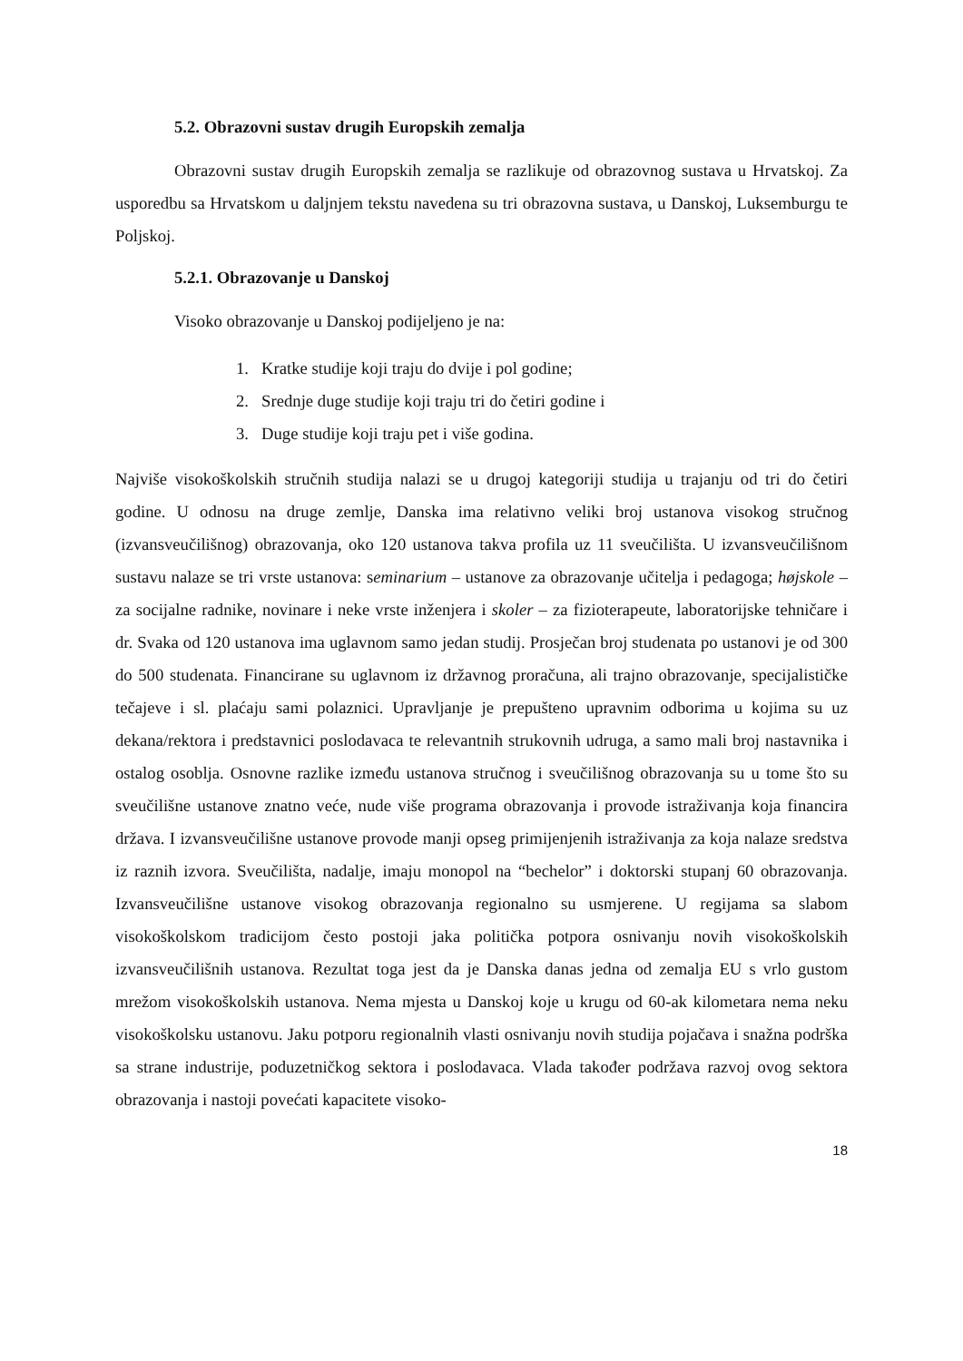5.2. Obrazovni sustav drugih Europskih zemalja
Obrazovni sustav drugih Europskih zemalja se razlikuje od obrazovnog sustava u Hrvatskoj. Za usporedbu sa Hrvatskom u daljnjem tekstu navedena su tri obrazovna sustava, u Danskoj, Luksemburgu te Poljskoj.
5.2.1. Obrazovanje u Danskoj
Visoko obrazovanje u Danskoj podijeljeno je na:
1. Kratke studije koji traju do dvije i pol godine;
2. Srednje duge studije koji traju tri do četiri godine i
3. Duge studije koji traju pet i više godina.
Najviše visokoškolskih stručnih studija nalazi se u drugoj kategoriji studija u trajanju od tri do četiri godine. U odnosu na druge zemlje, Danska ima relativno veliki broj ustanova visokog stručnog (izvansveučilišnog) obrazovanja, oko 120 ustanova takva profila uz 11 sveučilišta. U izvansveučilišnom sustavu nalaze se tri vrste ustanova: seminarium – ustanove za obrazovanje učitelja i pedagoga; højskole – za socijalne radnike, novinare i neke vrste inženjera i skoler – za fizioterapeute, laboratorijske tehničare i dr. Svaka od 120 ustanova ima uglavnom samo jedan studij. Prosječan broj studenata po ustanovi je od 300 do 500 studenata. Financirane su uglavnom iz državnog proračuna, ali trajno obrazovanje, specijalističke tečajeve i sl. plaćaju sami polaznici. Upravljanje je prepušteno upravnim odborima u kojima su uz dekana/rektora i predstavnici poslodavaca te relevantnih strukovnih udruga, a samo mali broj nastavnika i ostalog osoblja. Osnovne razlike između ustanova stručnog i sveučilišnog obrazovanja su u tome što su sveučilišne ustanove znatno veće, nude više programa obrazovanja i provode istraživanja koja financira država. I izvansveučilišne ustanove provode manji opseg primijenjenih istraživanja za koja nalaze sredstva iz raznih izvora. Sveučilišta, nadalje, imaju monopol na “bechelor” i doktorski stupanj 60 obrazovanja. Izvansveučilišne ustanove visokog obrazovanja regionalno su usmjerene. U regijama sa slabom visokoškolskom tradicijom često postoji jaka politička potpora osnivanju novih visokoškolskih izvansveučilišnih ustanova. Rezultat toga jest da je Danska danas jedna od zemalja EU s vrlo gustom mrežom visokoškolskih ustanova. Nema mjesta u Danskoj koje u krugu od 60-ak kilometara nema neku visokoškolsku ustanovu. Jaku potporu regionalnih vlasti osnivanju novih studija pojačava i snažna podrška sa strane industrije, poduzetničkog sektora i poslodavaca. Vlada također podržava razvoj ovog sektora obrazovanja i nastoji povećati kapacitete visoko-
18